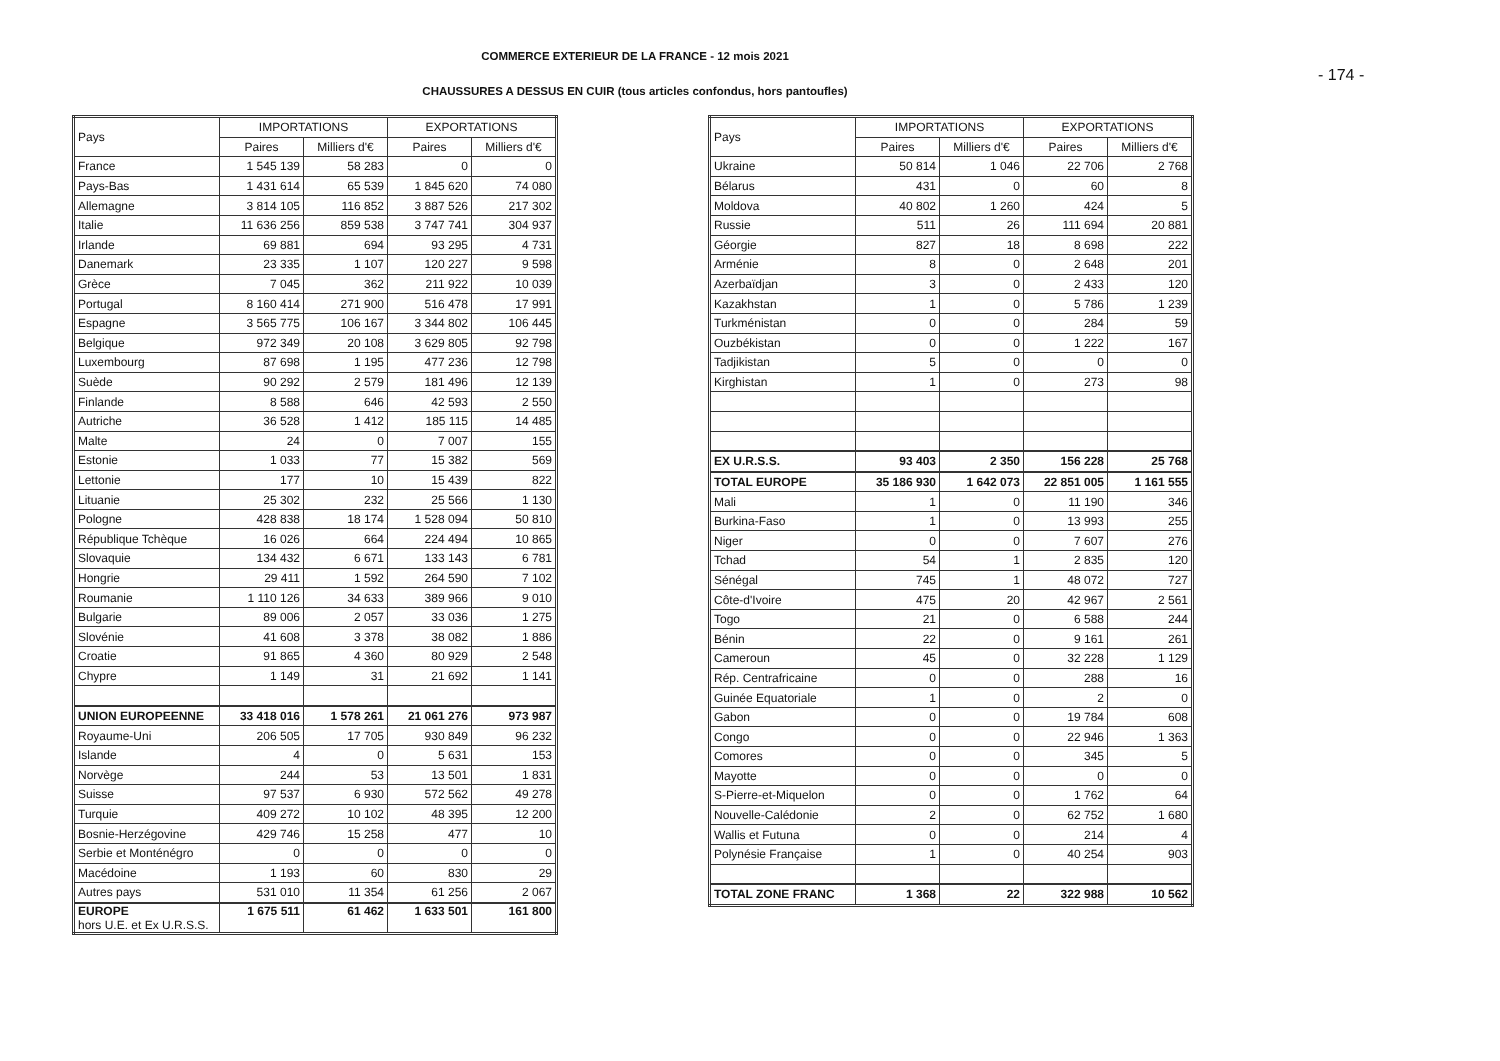COMMERCE EXTERIEUR DE LA FRANCE - 12 mois 2021
- 174 -
CHAUSSURES A DESSUS EN CUIR (tous articles confondus, hors pantoufles)
| Pays | IMPORTATIONS | | EXPORTATIONS | |
| --- | --- | --- | --- | --- |
| | Paires | Milliers d'€ | Paires | Milliers d'€ |
| France | 1 545 139 | 58 283 | 0 | 0 |
| Pays-Bas | 1 431 614 | 65 539 | 1 845 620 | 74 080 |
| Allemagne | 3 814 105 | 116 852 | 3 887 526 | 217 302 |
| Italie | 11 636 256 | 859 538 | 3 747 741 | 304 937 |
| Irlande | 69 881 | 694 | 93 295 | 4 731 |
| Danemark | 23 335 | 1 107 | 120 227 | 9 598 |
| Grèce | 7 045 | 362 | 211 922 | 10 039 |
| Portugal | 8 160 414 | 271 900 | 516 478 | 17 991 |
| Espagne | 3 565 775 | 106 167 | 3 344 802 | 106 445 |
| Belgique | 972 349 | 20 108 | 3 629 805 | 92 798 |
| Luxembourg | 87 698 | 1 195 | 477 236 | 12 798 |
| Suède | 90 292 | 2 579 | 181 496 | 12 139 |
| Finlande | 8 588 | 646 | 42 593 | 2 550 |
| Autriche | 36 528 | 1 412 | 185 115 | 14 485 |
| Malte | 24 | 0 | 7 007 | 155 |
| Estonie | 1 033 | 77 | 15 382 | 569 |
| Lettonie | 177 | 10 | 15 439 | 822 |
| Lituanie | 25 302 | 232 | 25 566 | 1 130 |
| Pologne | 428 838 | 18 174 | 1 528 094 | 50 810 |
| République Tchèque | 16 026 | 664 | 224 494 | 10 865 |
| Slovaquie | 134 432 | 6 671 | 133 143 | 6 781 |
| Hongrie | 29 411 | 1 592 | 264 590 | 7 102 |
| Roumanie | 1 110 126 | 34 633 | 389 966 | 9 010 |
| Bulgarie | 89 006 | 2 057 | 33 036 | 1 275 |
| Slovénie | 41 608 | 3 378 | 38 082 | 1 886 |
| Croatie | 91 865 | 4 360 | 80 929 | 2 548 |
| Chypre | 1 149 | 31 | 21 692 | 1 141 |
| UNION EUROPEENNE | 33 418 016 | 1 578 261 | 21 061 276 | 973 987 |
| Royaume-Uni | 206 505 | 17 705 | 930 849 | 96 232 |
| Islande | 4 | 0 | 5 631 | 153 |
| Norvège | 244 | 53 | 13 501 | 1 831 |
| Suisse | 97 537 | 6 930 | 572 562 | 49 278 |
| Turquie | 409 272 | 10 102 | 48 395 | 12 200 |
| Bosnie-Herzégovine | 429 746 | 15 258 | 477 | 10 |
| Serbie et Monténégro | 0 | 0 | 0 | 0 |
| Macédoine | 1 193 | 60 | 830 | 29 |
| Autres pays | 531 010 | 11 354 | 61 256 | 2 067 |
| EUROPE hors U.E. et Ex U.R.S.S. | 1 675 511 | 61 462 | 1 633 501 | 161 800 |
| Pays | IMPORTATIONS | | EXPORTATIONS | |
| --- | --- | --- | --- | --- |
| | Paires | Milliers d'€ | Paires | Milliers d'€ |
| Ukraine | 50 814 | 1 046 | 22 706 | 2 768 |
| Bélarus | 431 | 0 | 60 | 8 |
| Moldova | 40 802 | 1 260 | 424 | 5 |
| Russie | 511 | 26 | 111 694 | 20 881 |
| Géorgie | 827 | 18 | 8 698 | 222 |
| Arménie | 8 | 0 | 2 648 | 201 |
| Azerbaïdjan | 3 | 0 | 2 433 | 120 |
| Kazakhstan | 1 | 0 | 5 786 | 1 239 |
| Turkménistan | 0 | 0 | 284 | 59 |
| Ouzbékistan | 0 | 0 | 1 222 | 167 |
| Tadjikistan | 5 | 0 | 0 | 0 |
| Kirghistan | 1 | 0 | 273 | 98 |
| EX U.R.S.S. | 93 403 | 2 350 | 156 228 | 25 768 |
| TOTAL EUROPE | 35 186 930 | 1 642 073 | 22 851 005 | 1 161 555 |
| Mali | 1 | 0 | 11 190 | 346 |
| Burkina-Faso | 1 | 0 | 13 993 | 255 |
| Niger | 0 | 0 | 7 607 | 276 |
| Tchad | 54 | 1 | 2 835 | 120 |
| Sénégal | 745 | 1 | 48 072 | 727 |
| Côte-d'Ivoire | 475 | 20 | 42 967 | 2 561 |
| Togo | 21 | 0 | 6 588 | 244 |
| Bénin | 22 | 0 | 9 161 | 261 |
| Cameroun | 45 | 0 | 32 228 | 1 129 |
| Rép. Centrafricaine | 0 | 0 | 288 | 16 |
| Guinée Equatoriale | 1 | 0 | 2 | 0 |
| Gabon | 0 | 0 | 19 784 | 608 |
| Congo | 0 | 0 | 22 946 | 1 363 |
| Comores | 0 | 0 | 345 | 5 |
| Mayotte | 0 | 0 | 0 | 0 |
| S-Pierre-et-Miquelon | 0 | 0 | 1 762 | 64 |
| Nouvelle-Calédonie | 2 | 0 | 62 752 | 1 680 |
| Wallis et Futuna | 0 | 0 | 214 | 4 |
| Polynésie Française | 1 | 0 | 40 254 | 903 |
| TOTAL ZONE FRANC | 1 368 | 22 | 322 988 | 10 562 |